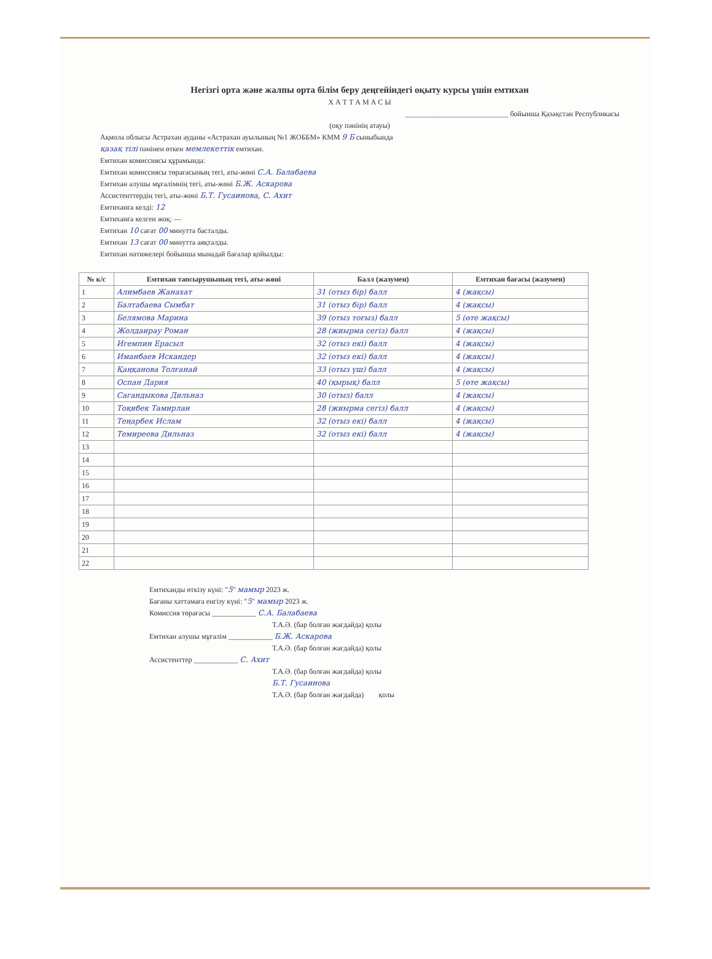Негізгі орта және жалпы орта білім беру деңгейіндегі оқыту курсы үшін емтихан
Х А Т Т А М А С Ы
____________________________ бойынша Қазақстан Республикасы
(оқу пәнінің атауы)
Ақмола облысы Астрахан ауданы «Астрахан ауылының №1 ЖОББМ» КММ 9 Б сыныбында
қазақ тілі пәнінен өткен мемлекеттік емтихан.
Емтихан комиссиясы құрамында:
Емтихан комиссиясы төрағасының тегі, аты-жөні С.А. Балабаева
Емтихан алушы мұғалімнің тегі, аты-жөні Б.Ж. Аскарова
Ассистенттердің тегі, аты-жөні Б.Т. Гусаинова, С. Ахит
Емтиханға келді: 12
Емтиханға келген жоқ: —
Емтихан 10 сағат 00 минутта басталды.
Емтихан 13 сағат 00 минутта аяқталды.
Емтихан нәтижелері бойынша мынадай бағалар қойылды:
| № к/с | Емтихан тапсырушының тегі, аты-жөні | Балл (жазумен) | Емтихан бағасы (жазумен) |
| --- | --- | --- | --- |
| 1 | Алимбаев Жанахат | 31 (отыз бір) балл | 4 (жақсы) |
| 2 | Балтабаева Сымбат | 31 (отыз бір) балл | 4 (жақсы) |
| 3 | Белямова Марина | 39 (отыз тоғыз) балл | 5 (өте жақсы) |
| 4 | Жолдаирау Роман | 28 (жиырма сегіз) балл | 4 (жақсы) |
| 5 | Игемпин Ерасыл | 32 (отыз екі) балл | 4 (жақсы) |
| 6 | Иманбаев Искандер | 32 (отыз екі) балл | 4 (жақсы) |
| 7 | Қаңқанова Толғанай | 33 (отыз үш) балл | 4 (жақсы) |
| 8 | Оспан Дария | 40 (қырық) балл | 5 (өте жақсы) |
| 9 | Сагандыкова Дильназ | 30 (отыз) балл | 4 (жақсы) |
| 10 | Тоқибек Тамирлан | 28 (жиырма сегіз) балл | 4 (жақсы) |
| 11 | Теңарбек Ислам | 32 (отыз екі) балл | 4 (жақсы) |
| 12 | Темиреева Дильназ | 32 (отыз екі) балл | 4 (жақсы) |
| 13 | | | |
| 14 | | | |
| 15 | | | |
| 16 | | | |
| 17 | | | |
| 18 | | | |
| 19 | | | |
| 20 | | | |
| 21 | | | |
| 22 | | | |
Емтиханды өткізу күні: "5" мамыр 2023 ж.
Бағаны хаттамаға енгізу күні: "5" мамыр 2023 ж.
Комиссия төрағасы ____________ С.А. Балабаева
Т.А.Ә. (бар болған жағдайда) қолы
Емтихан алушы мұғалім ____________ Б.Ж. Аскарова
Т.А.Ә. (бар болған жағдайда) қолы
Ассистенттер ____________ С. Ахит
Т.А.Ә. (бар болған жағдайда) қолы
Б.Т. Гусаинова
Т.А.Ә. (бар болған жағдайда) қолы